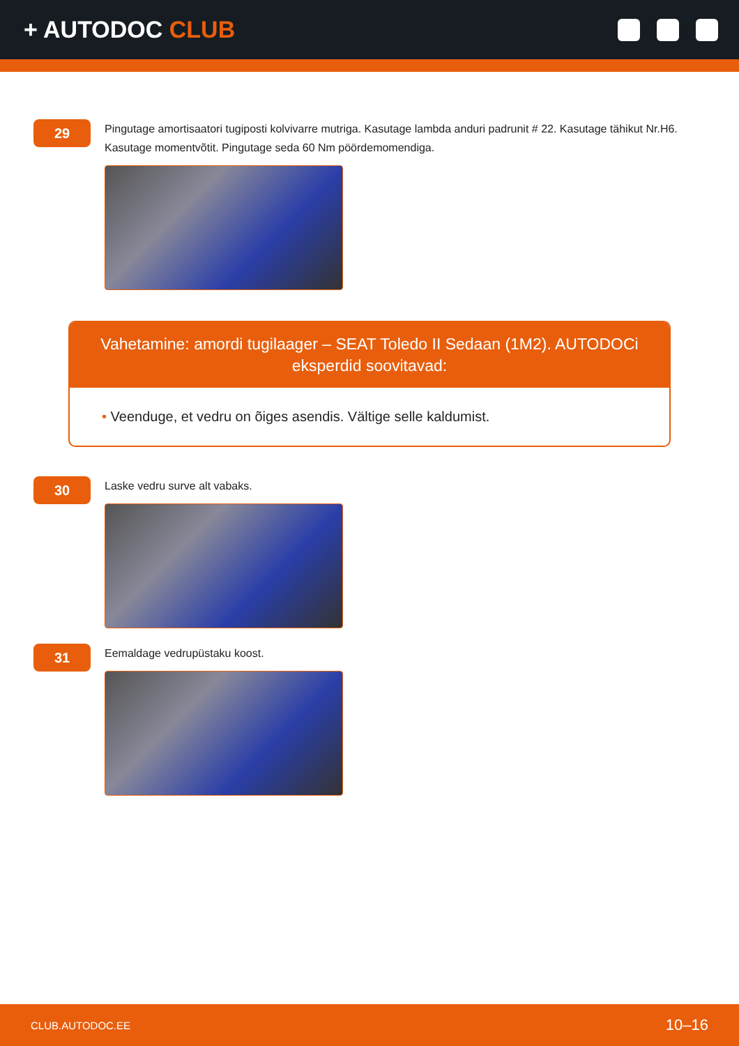+ AUTODOC CLUB
29
Pingutage amortisaatori tugiposti kolvivarre mutriga. Kasutage lambda anduri padrunit # 22. Kasutage tähikut Nr.H6. Kasutage momentvõtit. Pingutage seda 60 Nm pöördemomendiga.
Vahetamine: amordi tugilaager – SEAT Toledo II Sedaan (1M2). AUTODOCi eksperdid soovitavad:
• Veenduge, et vedru on õiges asendis. Vältige selle kaldumist.
30
Laske vedru surve alt vabaks.
31
Eemaldage vedrupüstaku koost.
CLUB.AUTODOC.EE 10–16